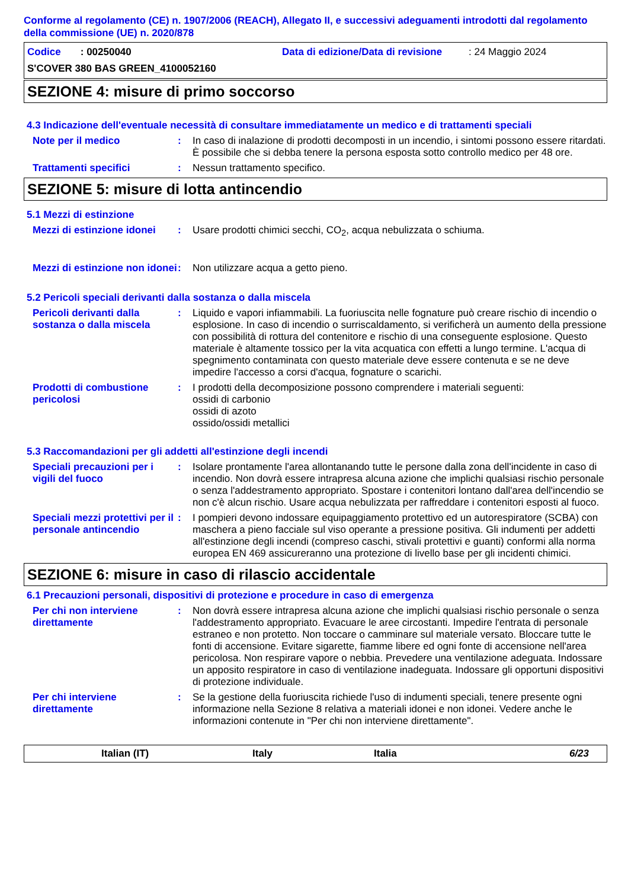Conforme al regolamento (CE) n. 1907/2006 (REACH), Allegato II, e successivi adeguamenti introdotti dal regolamento della commissione (UE) n. 2020/878
Codice : 00250040 Data di edizione/Data di revisione: 24 Maggio 2024
S'COVER 380 BAS GREEN_4100052160
SEZIONE 4: misure di primo soccorso
4.3 Indicazione dell'eventuale necessità di consultare immediatamente un medico e di trattamenti speciali
Note per il medico : In caso di inalazione di prodotti decomposti in un incendio, i sintomi possono essere ritardati. È possibile che si debba tenere la persona esposta sotto controllo medico per 48 ore.
Trattamenti specifici : Nessun trattamento specifico.
SEZIONE 5: misure di lotta antincendio
5.1 Mezzi di estinzione
Mezzi di estinzione idonei
: Usare prodotti chimici secchi, CO<sub>2</sub>, acqua nebulizzata o schiuma.
Mezzi di estinzione non idonei
: Non utilizzare acqua a getto pieno.
5.2 Pericoli speciali derivanti dalla sostanza o dalla miscela
Pericoli derivanti dalla sostanza o dalla miscela
: Liquido e vapori infiammabili. La fuoriuscita nelle fognature può creare rischio di incendio o esplosione. In caso di incendio o surriscaldamento, si verificherà un aumento della pressione con possibilità di rottura del contenitore e rischio di una conseguente esplosione. Questo materiale è altamente tossico per la vita acquatica con effetti a lungo termine. L'acqua di spegnimento contaminata con questo materiale deve essere contenuta e se ne deve impedire l'accesso a corsi d'acqua, fognature o scarichi.
Prodotti di combustione pericolosi
: I prodotti della decomposizione possono comprendere i materiali seguenti:
ossidi di carbonio
ossidi di azoto
ossido/ossidi metallici
5.3 Raccomandazioni per gli addetti all'estinzione degli incendi
Speciali precauzioni per i vigili del fuoco
: Isolare prontamente l'area allontanando tutte le persone dalla zona dell'incidente in caso di incendio. Non dovrà essere intrapresa alcuna azione che implichi qualsiasi rischio personale o senza l'addestramento appropriato. Spostare i contenitori lontano dall'area dell'incendio se non c'è alcun rischio. Usare acqua nebulizzata per raffreddare i contenitori esposti al fuoco.
Speciali mezzi protettivi per il personale antincendio
: I pompieri devono indossare equipaggiamento protettivo ed un autorespiratore (SCBA) con maschera a pieno facciale sul viso operante a pressione positiva. Gli indumenti per addetti all'estinzione degli incendi (compreso caschi, stivali protettivi e guanti) conformi alla norma europea EN 469 assicureranno una protezione di livello base per gli incidenti chimici.
SEZIONE 6: misure in caso di rilascio accidentale
6.1 Precauzioni personali, dispositivi di protezione e procedure in caso di emergenza
Per chi non interviene direttamente
: Non dovrà essere intrapresa alcuna azione che implichi qualsiasi rischio personale o senza l'addestramento appropriato. Evacuare le aree circostanti. Impedire l'entrata di personale estraneo e non protetto. Non toccare o camminare sul materiale versato. Bloccare tutte le fonti di accensione. Evitare sigarette, fiamme libere ed ogni fonte di accensione nell'area pericolosa. Non respirare vapore o nebbia. Prevedere una ventilazione adeguata. Indossare un apposito respiratore in caso di ventilazione inadeguata. Indossare gli opportuni dispositivi di protezione individuale.
Per chi interviene direttamente
: Se la gestione della fuoriuscita richiede l'uso di indumenti speciali, tenere presente ogni informazione nella Sezione 8 relativa a materiali idonei e non idonei. Vedere anche le informazioni contenute in "Per chi non interviene direttamente".
Italian (IT) Italy Italia 6/23